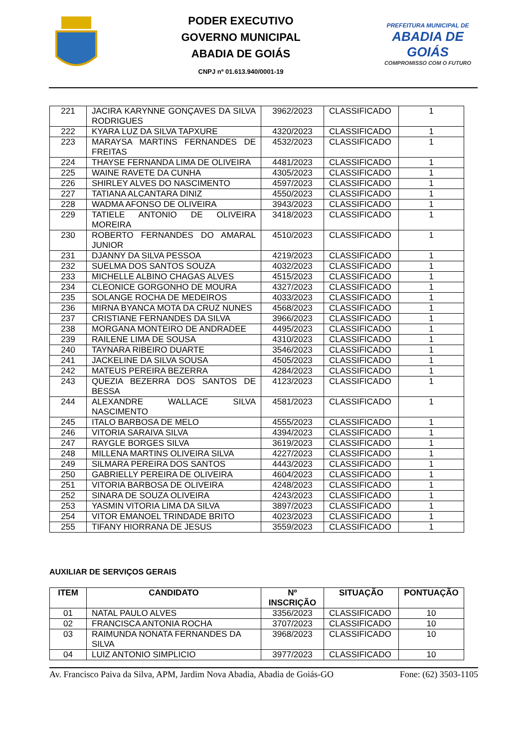PODER EXECUTIVO
GOVERNO MUNICIPAL
ABADIA DE GOIÁS
CNPJ nº 01.613.940/0001-19
PREFEITURA MUNICIPAL DE
ABADIA DE GOIÁS
COMPROMISSO COM O FUTURO
| 221 | JACIRA KARYNNE GONÇAVES DA SILVA RODRIGUES | 3962/2023 | CLASSIFICADO | 1 |
| 222 | KYARA LUZ DA SILVA TAPXURE | 4320/2023 | CLASSIFICADO | 1 |
| 223 | MARAYSA MARTINS FERNANDES DE FREITAS | 4532/2023 | CLASSIFICADO | 1 |
| 224 | THAYSE FERNANDA LIMA DE OLIVEIRA | 4481/2023 | CLASSIFICADO | 1 |
| 225 | WAINE RAVETE DA CUNHA | 4305/2023 | CLASSIFICADO | 1 |
| 226 | SHIRLEY ALVES DO NASCIMENTO | 4597/2023 | CLASSIFICADO | 1 |
| 227 | TATIANA ALCANTARA DINIZ | 4550/2023 | CLASSIFICADO | 1 |
| 228 | WADMA AFONSO DE OLIVEIRA | 3943/2023 | CLASSIFICADO | 1 |
| 229 | TATIELE ANTONIO DE OLIVEIRA MOREIRA | 3418/2023 | CLASSIFICADO | 1 |
| 230 | ROBERTO FERNANDES DO AMARAL JUNIOR | 4510/2023 | CLASSIFICADO | 1 |
| 231 | DJANNY DA SILVA PESSOA | 4219/2023 | CLASSIFICADO | 1 |
| 232 | SUELMA DOS SANTOS SOUZA | 4032/2023 | CLASSIFICADO | 1 |
| 233 | MICHELLE ALBINO CHAGAS ALVES | 4515/2023 | CLASSIFICADO | 1 |
| 234 | CLEONICE GORGONHO DE MOURA | 4327/2023 | CLASSIFICADO | 1 |
| 235 | SOLANGE ROCHA DE MEDEIROS | 4033/2023 | CLASSIFICADO | 1 |
| 236 | MIRNA BYANCA MOTA DA CRUZ NUNES | 4568/2023 | CLASSIFICADO | 1 |
| 237 | CRISTIANE FERNANDES DA SILVA | 3966/2023 | CLASSIFICADO | 1 |
| 238 | MORGANA MONTEIRO DE ANDRADEE | 4495/2023 | CLASSIFICADO | 1 |
| 239 | RAILENE LIMA DE SOUSA | 4310/2023 | CLASSIFICADO | 1 |
| 240 | TAYNARA RIBEIRO DUARTE | 3546/2023 | CLASSIFICADO | 1 |
| 241 | JACKELINE DA SILVA SOUSA | 4505/2023 | CLASSIFICADO | 1 |
| 242 | MATEUS PEREIRA BEZERRA | 4284/2023 | CLASSIFICADO | 1 |
| 243 | QUEZIA BEZERRA DOS SANTOS DE BESSA | 4123/2023 | CLASSIFICADO | 1 |
| 244 | ALEXANDRE WALLACE SILVA NASCIMENTO | 4581/2023 | CLASSIFICADO | 1 |
| 245 | ITALO BARBOSA DE MELO | 4555/2023 | CLASSIFICADO | 1 |
| 246 | VITORIA SARAIVA SILVA | 4394/2023 | CLASSIFICADO | 1 |
| 247 | RAYGLE BORGES SILVA | 3619/2023 | CLASSIFICADO | 1 |
| 248 | MILLENA MARTINS OLIVEIRA SILVA | 4227/2023 | CLASSIFICADO | 1 |
| 249 | SILMARA PEREIRA DOS SANTOS | 4443/2023 | CLASSIFICADO | 1 |
| 250 | GABRIELLY PEREIRA DE OLIVEIRA | 4604/2023 | CLASSIFICADO | 1 |
| 251 | VITORIA BARBOSA DE OLIVEIRA | 4248/2023 | CLASSIFICADO | 1 |
| 252 | SINARA DE SOUZA OLIVEIRA | 4243/2023 | CLASSIFICADO | 1 |
| 253 | YASMIN VITORIA LIMA DA SILVA | 3897/2023 | CLASSIFICADO | 1 |
| 254 | VITOR EMANOEL TRINDADE BRITO | 4023/2023 | CLASSIFICADO | 1 |
| 255 | TIFANY HIORRANA DE JESUS | 3559/2023 | CLASSIFICADO | 1 |
AUXILIAR DE SERVIÇOS GERAIS
| ITEM | CANDIDATO | Nº INSCRIÇÃO | SITUAÇÃO | PONTUAÇÃO |
| --- | --- | --- | --- | --- |
| 01 | NATAL PAULO ALVES | 3356/2023 | CLASSIFICADO | 10 |
| 02 | FRANCISCA ANTONIA ROCHA | 3707/2023 | CLASSIFICADO | 10 |
| 03 | RAIMUNDA NONATA FERNANDES DA SILVA | 3968/2023 | CLASSIFICADO | 10 |
| 04 | LUIZ ANTONIO SIMPLICIO | 3977/2023 | CLASSIFICADO | 10 |
Av. Francisco Paiva da Silva, APM, Jardim Nova Abadia, Abadia de Goiás-GO Fone: (62) 3503-1105